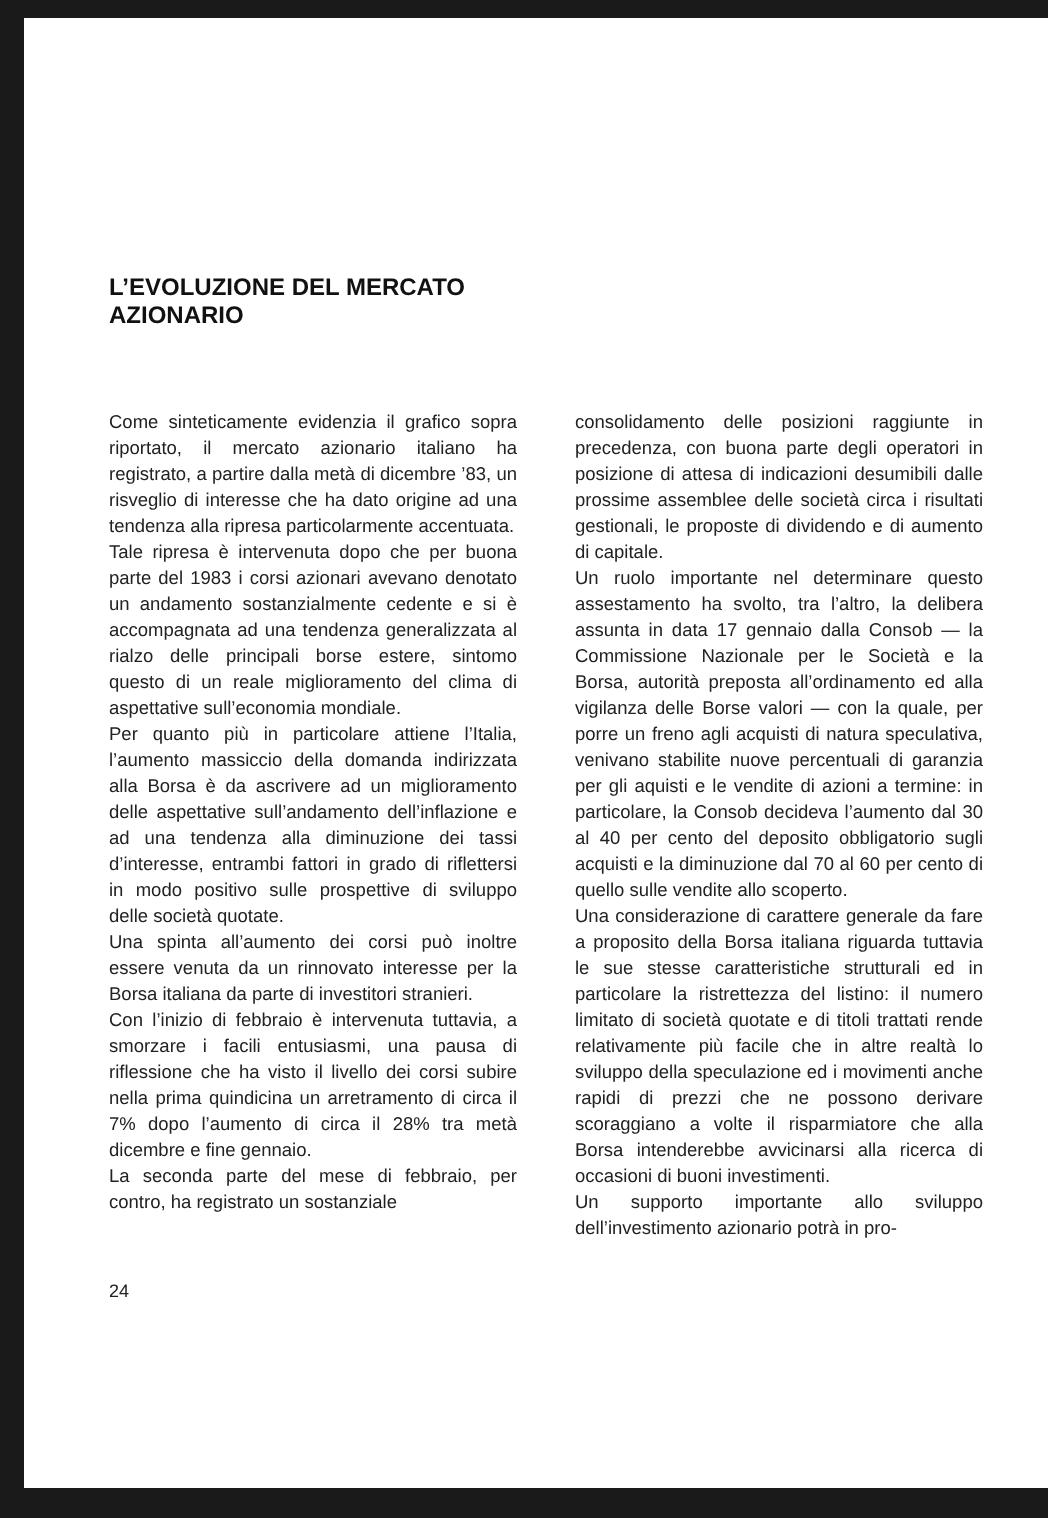L’EVOLUZIONE DEL MERCATO
AZIONARIO
Come sinteticamente evidenzia il grafico sopra riportato, il mercato azionario italiano ha registrato, a partire dalla metà di dicembre ’83, un risveglio di interesse che ha dato origine ad una tendenza alla ripresa particolarmente accentuata.
Tale ripresa è intervenuta dopo che per buona parte del 1983 i corsi azionari avevano denotato un andamento sostanzialmente cedente e si è accompagnata ad una tendenza generalizzata al rialzo delle principali borse estere, sintomo questo di un reale miglioramento del clima di aspettative sull’economia mondiale.
Per quanto più in particolare attiene l’Italia, l’aumento massiccio della domanda indirizzata alla Borsa è da ascrivere ad un miglioramento delle aspettative sull’andamento dell’inflazione e ad una tendenza alla diminuzione dei tassi d’interesse, entrambi fattori in grado di riflettersi in modo positivo sulle prospettive di sviluppo delle società quotate.
Una spinta all’aumento dei corsi può inoltre essere venuta da un rinnovato interesse per la Borsa italiana da parte di investitori stranieri.
Con l’inizio di febbraio è intervenuta tuttavia, a smorzare i facili entusiasmi, una pausa di riflessione che ha visto il livello dei corsi subire nella prima quindicina un arretramento di circa il 7% dopo l’aumento di circa il 28% tra metà dicembre e fine gennaio.
La seconda parte del mese di febbraio, per contro, ha registrato un sostanziale
consolidamento delle posizioni raggiunte in precedenza, con buona parte degli operatori in posizione di attesa di indicazioni desumibili dalle prossime assemblee delle società circa i risultati gestionali, le proposte di dividendo e di aumento di capitale.
Un ruolo importante nel determinare questo assestamento ha svolto, tra l’altro, la delibera assunta in data 17 gennaio dalla Consob — la Commissione Nazionale per le Società e la Borsa, autorità preposta all’ordinamento ed alla vigilanza delle Borse valori — con la quale, per porre un freno agli acquisti di natura speculativa, venivano stabilite nuove percentuali di garanzia per gli aquisti e le vendite di azioni a termine: in particolare, la Consob decideva l’aumento dal 30 al 40 per cento del deposito obbligatorio sugli acquisti e la diminuzione dal 70 al 60 per cento di quello sulle vendite allo scoperto.
Una considerazione di carattere generale da fare a proposito della Borsa italiana riguarda tuttavia le sue stesse caratteristiche strutturali ed in particolare la ristrettezza del listino: il numero limitato di società quotate e di titoli trattati rende relativamente più facile che in altre realtà lo sviluppo della speculazione ed i movimenti anche rapidi di prezzi che ne possono derivare scoraggiano a volte il risparmiatore che alla Borsa intenderebbe avvicinarsi alla ricerca di occasioni di buoni investimenti.
Un supporto importante allo sviluppo dell’investimento azionario potrà in pro-
24